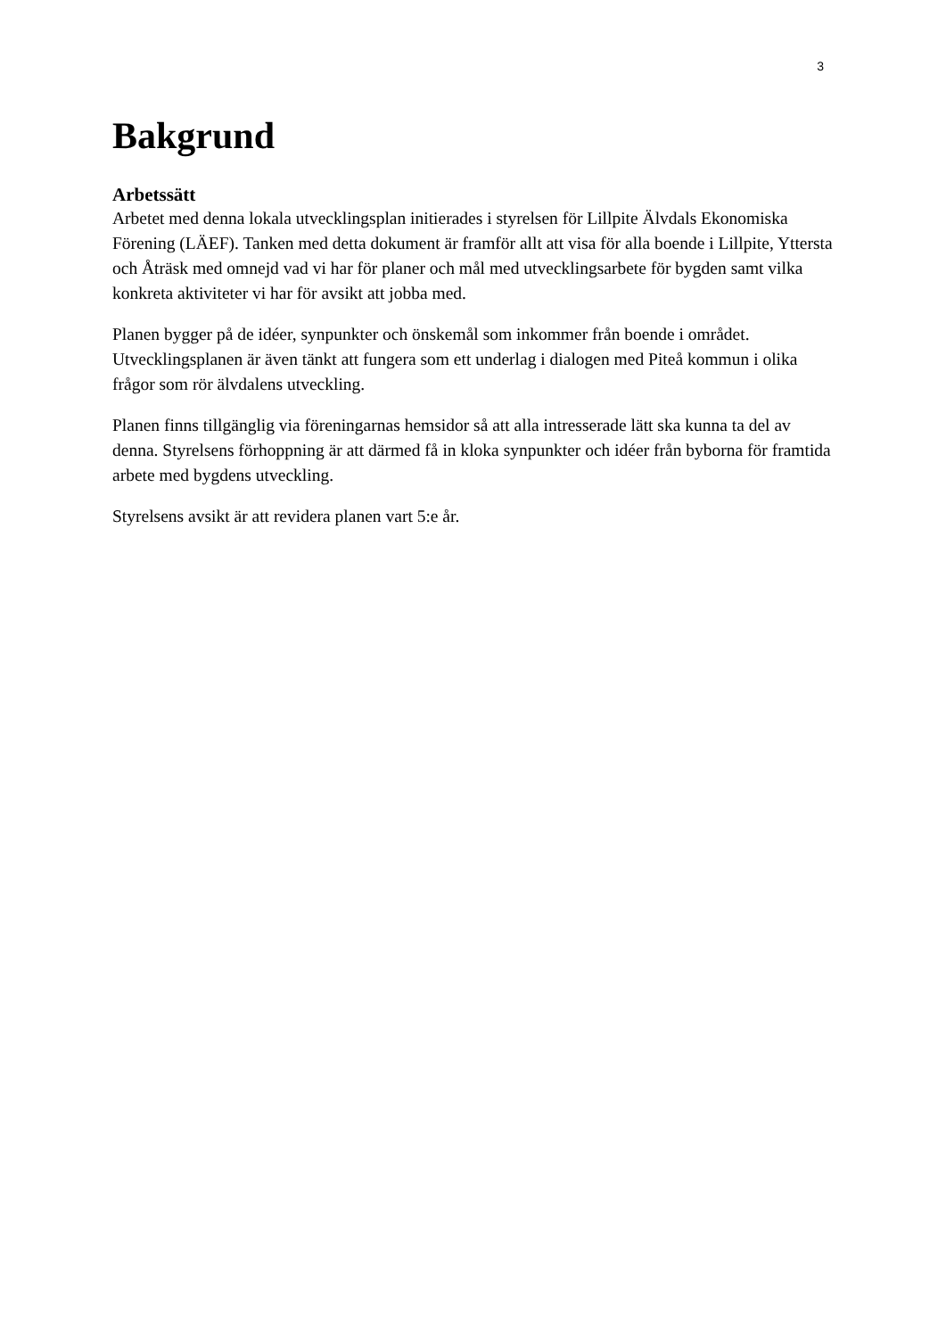3
Bakgrund
Arbetssätt
Arbetet med denna lokala utvecklingsplan initierades i styrelsen för Lillpite Älvdals Ekonomiska Förening (LÄEF). Tanken med detta dokument är framför allt att visa för alla boende i Lillpite, Yttersta och Åträsk med omnejd vad vi har för planer och mål med utvecklingsarbete för bygden samt vilka konkreta aktiviteter vi har för avsikt att jobba med.
Planen bygger på de idéer, synpunkter och önskemål som inkommer från boende i området. Utvecklingsplanen är även tänkt att fungera som ett underlag i dialogen med Piteå kommun i olika frågor som rör älvdalens utveckling.
Planen finns tillgänglig via föreningarnas hemsidor så att alla intresserade lätt ska kunna ta del av denna. Styrelsens förhoppning är att därmed få in kloka synpunkter och idéer från byborna för framtida arbete med bygdens utveckling.
Styrelsens avsikt är att revidera planen vart 5:e år.